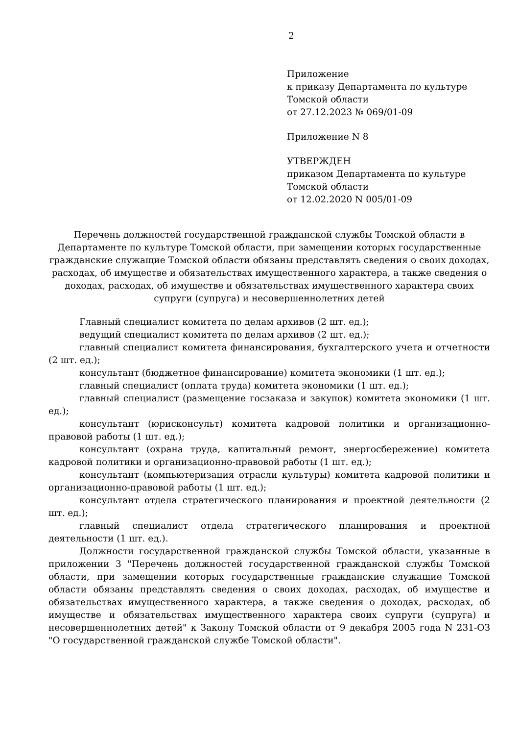2
Приложение
к приказу Департамента по культуре
Томской области
от 27.12.2023 № 069/01-09
Приложение N 8
УТВЕРЖДЕН
приказом Департамента по культуре
Томской области
от 12.02.2020 N 005/01-09
Перечень должностей государственной гражданской службы Томской области в Департаменте по культуре Томской области, при замещении которых государственные гражданские служащие Томской области обязаны представлять сведения о своих доходах, расходах, об имуществе и обязательствах имущественного характера, а также сведения о доходах, расходах, об имуществе и обязательствах имущественного характера своих супруги (супруга) и несовершеннолетних детей
Главный специалист комитета по делам архивов (2 шт. ед.);
ведущий специалист комитета по делам архивов (2 шт. ед.);
главный специалист комитета финансирования, бухгалтерского учета и отчетности (2 шт. ед.);
консультант (бюджетное финансирование) комитета экономики (1 шт. ед.);
главный специалист (оплата труда) комитета экономики (1 шт. ед.);
главный специалист (размещение госзаказа и закупок) комитета экономики (1 шт. ед.);
консультант (юрисконсульт) комитета кадровой политики и организационно-правовой работы (1 шт. ед.);
консультант (охрана труда, капитальный ремонт, энергосбережение) комитета кадровой политики и организационно-правовой работы (1 шт. ед.);
консультант (компьютеризация отрасли культуры) комитета кадровой политики и организационно-правовой работы (1 шт. ед.);
консультант отдела стратегического планирования и проектной деятельности (2 шт. ед.);
главный специалист отдела стратегического планирования и проектной деятельности (1 шт. ед.).
Должности государственной гражданской службы Томской области, указанные в приложении 3 "Перечень должностей государственной гражданской службы Томской области, при замещении которых государственные гражданские служащие Томской области обязаны представлять сведения о своих доходах, расходах, об имуществе и обязательствах имущественного характера, а также сведения о доходах, расходах, об имуществе и обязательствах имущественного характера своих супруги (супруга) и несовершеннолетних детей" к Закону Томской области от 9 декабря 2005 года N 231-ОЗ "О государственной гражданской службе Томской области".